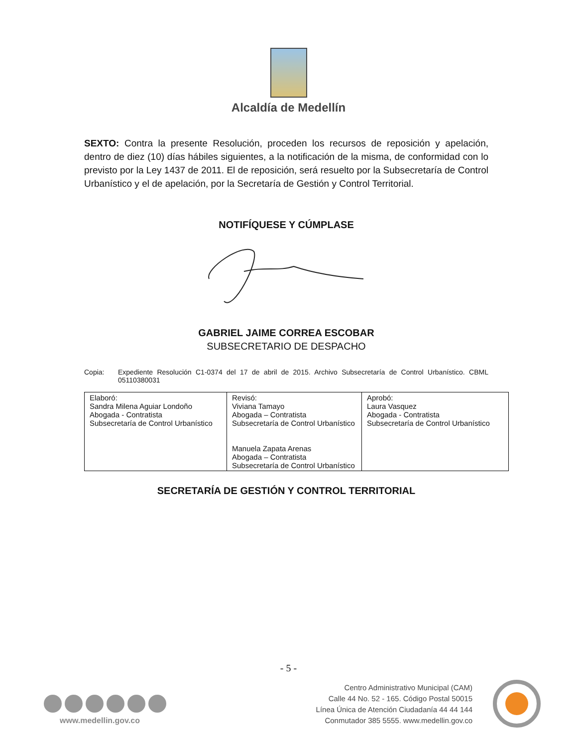Alcaldía de Medellín
SEXTO: Contra la presente Resolución, proceden los recursos de reposición y apelación, dentro de diez (10) días hábiles siguientes, a la notificación de la misma, de conformidad con lo previsto por la Ley 1437 de 2011. El de reposición, será resuelto por la Subsecretaría de Control Urbanístico y el de apelación, por la Secretaría de Gestión y Control Territorial.
NOTIFÍQUESE Y CÚMPLASE
GABRIEL JAIME CORREA ESCOBAR
SUBSECRETARIO DE DESPACHO
Copia: Expediente Resolución C1-0374 del 17 de abril de 2015. Archivo Subsecretaría de Control Urbanístico. CBML 05110380031
| Elaboró: Sandra Milena Aguiar Londoño Abogada - Contratista Subsecretaría de Control Urbanístico | Revisó: Viviana Tamayo Abogada – Contratista Subsecretaría de Control Urbanístico Manuela Zapata Arenas Abogada – Contratista Subsecretaría de Control Urbanístico | Aprobó: Laura Vasquez Abogada - Contratista Subsecretaría de Control Urbanístico |
SECRETARÍA DE GESTIÓN Y CONTROL TERRITORIAL
- 5 -
www.medellin.gov.co
Centro Administrativo Municipal (CAM)
Calle 44 No. 52 - 165. Código Postal 50015
Línea Única de Atención Ciudadanía 44 44 144
Conmutador 385 5555. www.medellin.gov.co